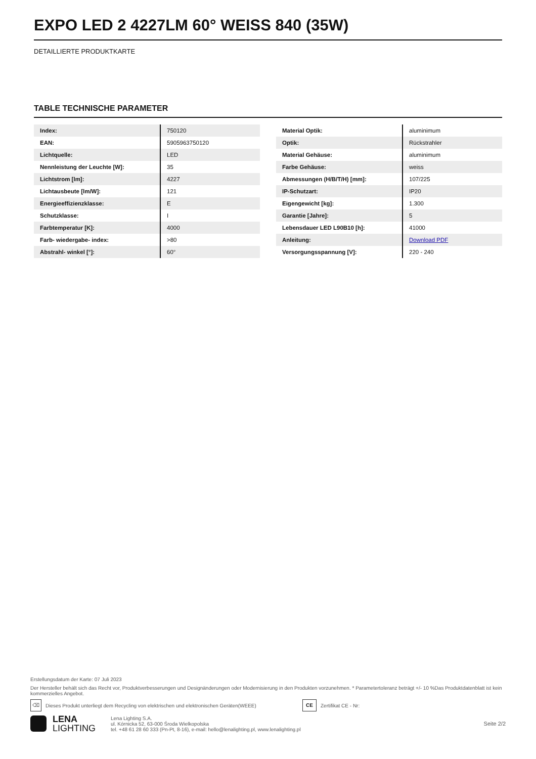EXPO LED 2 4227LM 60° WEISS 840 (35W)
DETAILLIERTE PRODUKTKARTE
TABLE TECHNISCHE PARAMETER
| Index: | 750120 |
| EAN: | 5905963750120 |
| Lichtquelle: | LED |
| Nennleistung der Leuchte [W]: | 35 |
| Lichtstrom [lm]: | 4227 |
| Lichtausbeute [lm/W]: | 121 |
| Energieeffizienzklasse: | E |
| Schutzklasse: | I |
| Farbtemperatur [K]: | 4000 |
| Farb- wiedergabe- index: | >80 |
| Abstrahl- winkel [°]: | 60° |
| Material Optik: | aluminimum |
| Optik: | Rückstrahler |
| Material Gehäuse: | aluminimum |
| Farbe Gehäuse: | weiss |
| Abmessungen (H/B/T/H) [mm]: | 107/225 |
| IP-Schutzart: | IP20 |
| Eigengewicht [kg]: | 1.300 |
| Garantie [Jahre]: | 5 |
| Lebensdauer LED L90B10 [h]: | 41000 |
| Anleitung: | Download PDF |
| Versorgungsspannung [V]: | 220 - 240 |
Erstellungsdatum der Karte: 07 Juli 2023
Der Hersteller behält sich das Recht vor, Produktverbesserungen und Designänderungen oder Modernisierung in den Produkten vorzunehmen. * Parametertoleranz beträgt +/- 10 %Das Produktdatenblatt ist kein kommerzielles Angebot.
⌫ Dieses Produkt unterliegt dem Recycling von elektrischen und elektronischen Geräten(WEEE) CE Zertifikat CE - Nr:
LENA
LIGHTING
Lena Lighting S.A.
ul. Kórnicka 52, 63-000 Środa Wielkopolska
tel. +48 61 28 60 333 (Pn-Pt, 8-16), e-mail: hello@lenalighting.pl, www.lenalighting.pl
Seite 2/2